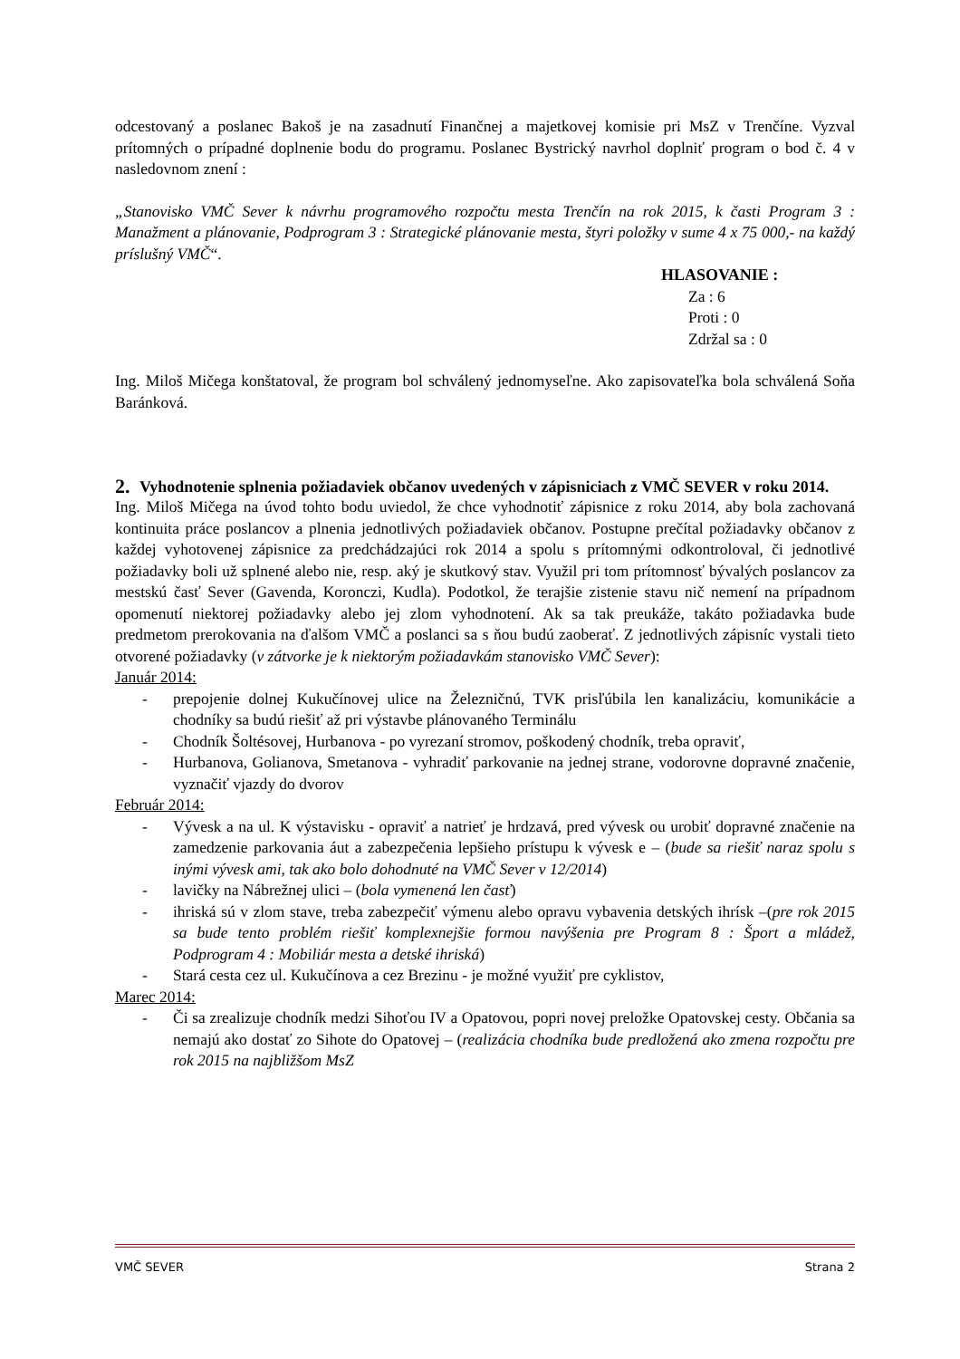odcestovaný a poslanec Bakoš je na zasadnutí Finančnej a majetkovej komisie pri MsZ v Trenčíne. Vyzval prítomných o prípadné doplnenie bodu do programu. Poslanec Bystrický navrhol doplniť program o bod č. 4 v nasledovnom znení :
„Stanovisko VMČ Sever k návrhu programového rozpočtu mesta Trenčín na rok 2015, k časti Program 3 : Manažment a plánovanie, Podprogram 3 : Strategické plánovanie mesta, štyri položky v sume 4 x 75 000,- na každý príslušný VMČ“.
HLASOVANIE :
Za : 6
Proti : 0
Zdržal sa : 0
Ing. Miloš Mičega konštatoval, že program bol schválený jednomyseľne. Ako zapisovateľka bola schválená Soňa Baránková.
2. Vyhodnotenie splnenia požiadaviek občanov uvedených v zápisniciach z VMČ SEVER v roku 2014.
Ing. Miloš Mičega na úvod tohto bodu uviedol, že chce vyhodnotiť zápisnice z roku 2014, aby bola zachovaná kontinuita práce poslancov a plnenia jednotlivých požiadaviek občanov. Postupne prečítal požiadavky občanov z každej vyhotovenej zápisnice za predchádzajúci rok 2014 a spolu s prítomnými odkontroloval, či jednotlivé požiadavky boli už splnené alebo nie, resp. aký je skutkový stav. Využil pri tom prítomnosť bývalých poslancov za mestskú časť Sever (Gavenda, Koronczi, Kudla). Podotkol, že terajšie zistenie stavu nič nemení na prípadnom opomenutí niektorej požiadavky alebo jej zlom vyhodnotení. Ak sa tak preukáže, takáto požiadavka bude predmetom prerokovania na ďalšom VMČ a poslanci sa s ňou budú zaoberať. Z jednotlivých zápisníc vystali tieto otvorené požiadavky (v zátvorke je k niektorým požiadavkám stanovisko VMČ Sever):
Január 2014:
- prepojenie dolnej Kukučínovej ulice na Železničnú, TVK prisľúbila len kanalizáciu, komunikácie a chodníky sa budú riešiť až pri výstavbe plánovaného Terminálu
- Chodník Šoltésovej, Hurbanova - po vyrezaní stromov, poškodený chodník, treba opraviť,
- Hurbanova, Golianova, Smetanova - vyhradiť parkovanie na jednej strane, vodorovne dopravné značenie, vyznačiť vjazdy do dvorov
Február 2014:
- Vývesk a na ul. K výstavisku - opraviť a natrieť je hrdzavá, pred vývesk ou urobiť dopravné značenie na zamedzenie parkovania áut a zabezpečenia lepšieho prístupu k vývesk e – (bude sa riešiť naraz spolu s inými vývesk ami, tak ako bolo dohodnuté na VMČ Sever v 12/2014)
- lavičky na Nábrežnej ulici – (bola vymenená len časť)
- ihriská sú v zlom stave, treba zabezpečiť výmenu alebo opravu vybavenia detských ihrísk –(pre rok 2015 sa bude tento problém riešiť komplexnejšie formou navýšenia pre Program 8 : Šport a mládež, Podprogram 4 : Mobiliár mesta a detské ihriská)
- Stará cesta cez ul. Kukučínova a cez Brezinu - je možné využiť pre cyklistov,
Marec 2014:
- Či sa zrealizuje chodník medzi Sihoťou IV a Opatovou, popri novej preložke Opatovskej cesty. Občania sa nemajú ako dostať zo Sihote do Opatovej – (realizácia chodníka bude predložená ako zmena rozpočtu pre rok 2015 na najbližšom MsZ
VMČ SEVER Strana 2